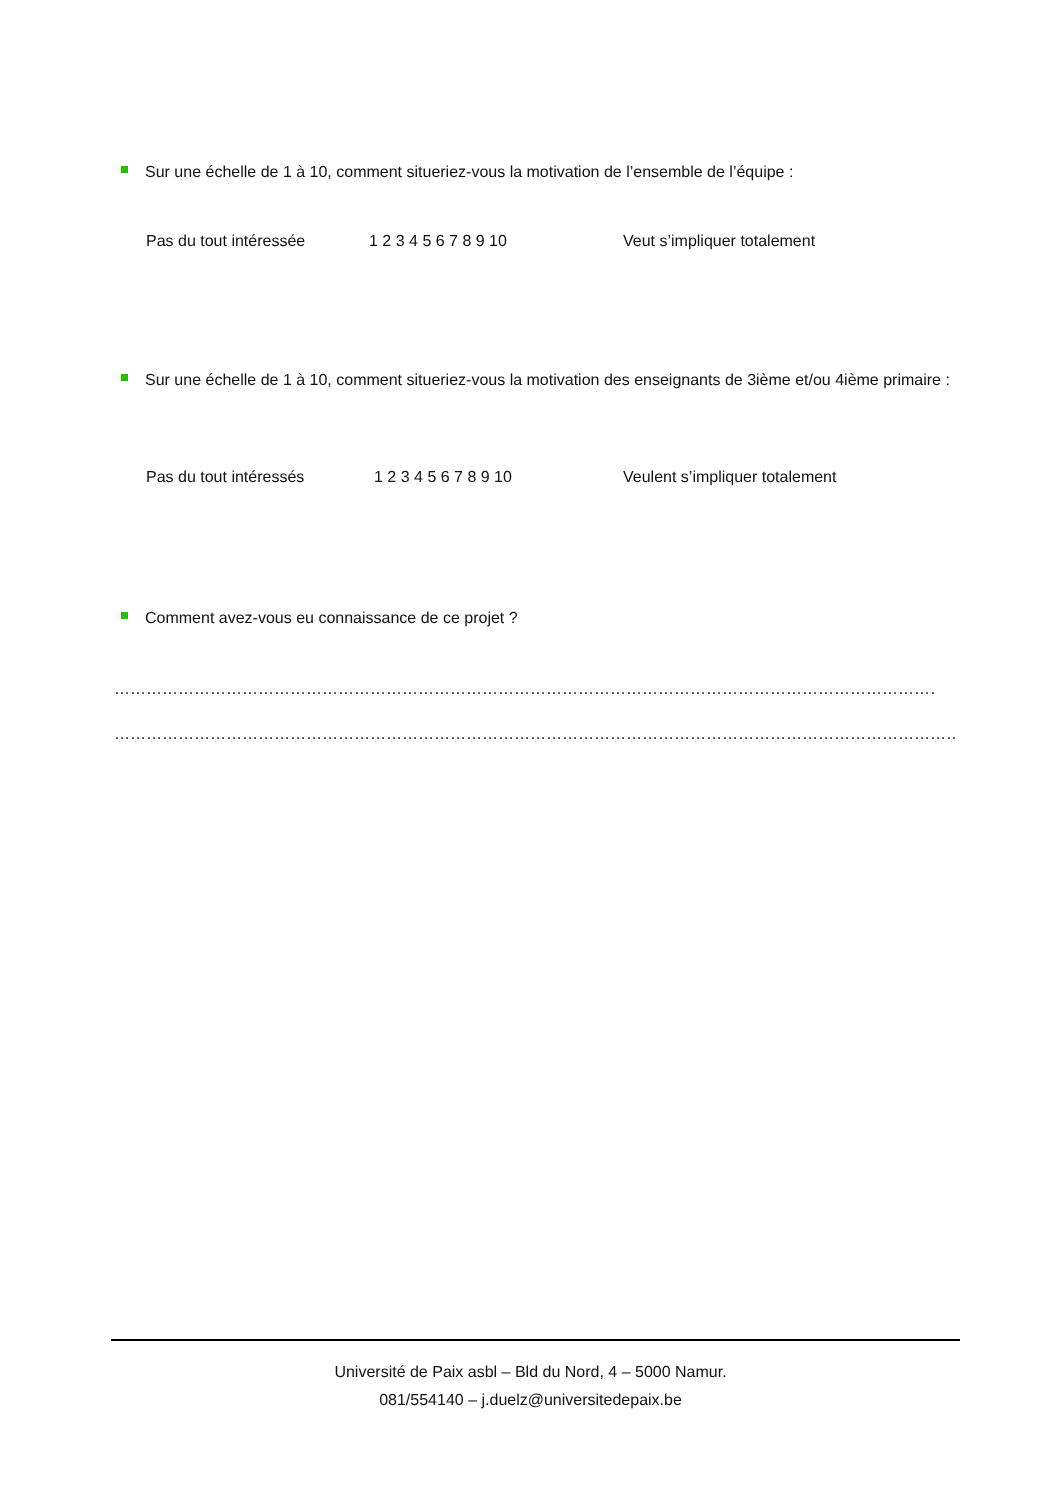Sur une échelle de 1 à 10, comment situeriez-vous la motivation de l’ensemble de l’équipe :
Pas du tout intéressée 1 2 3 4 5 6 7 8 9 10 Veut s’impliquer totalement
Sur une échelle de 1 à 10, comment situeriez-vous la motivation des enseignants de 3ième et/ou 4ième primaire :
Pas du tout intéressés 1 2 3 4 5 6 7 8 9 10 Veulent s’impliquer totalement
Comment avez-vous eu connaissance de ce projet ?
……………………………………………………………………………………………………………………………………………………………
………………………………………………………………………………………………………………………………………………………………
Université de Paix asbl – Bld du Nord, 4 – 5000 Namur.
081/554140 – j.duelz@universitedepaix.be